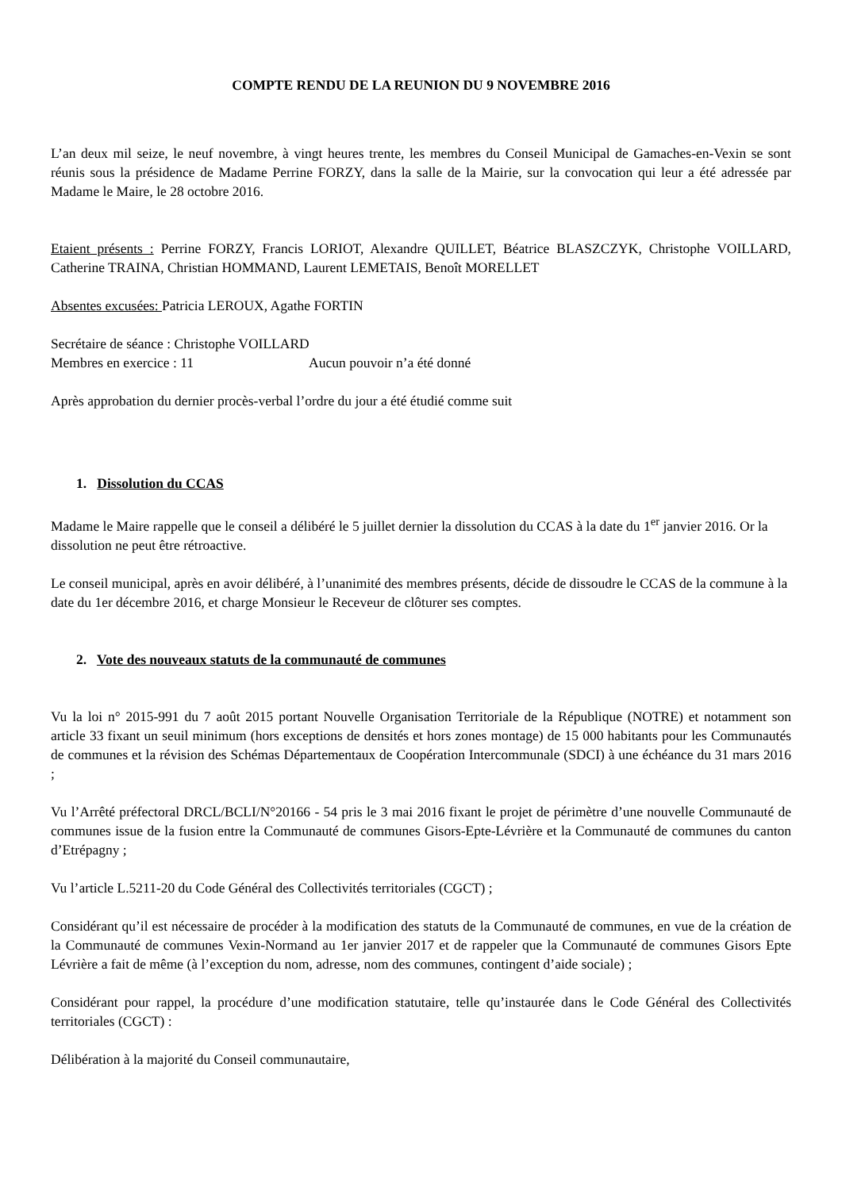COMPTE RENDU DE LA REUNION DU 9 NOVEMBRE 2016
L’an deux mil seize, le neuf novembre, à vingt heures trente, les membres du Conseil Municipal de Gamaches-en-Vexin se sont réunis sous la présidence de Madame Perrine FORZY, dans la salle de la Mairie, sur la convocation qui leur a été adressée par Madame le Maire, le 28 octobre 2016.
Etaient présents : Perrine FORZY, Francis LORIOT, Alexandre QUILLET, Béatrice BLASZCZYK, Christophe VOILLARD, Catherine TRAINA, Christian HOMMAND, Laurent LEMETAIS, Benoît MORELLET
Absentes excusées: Patricia LEROUX, Agathe FORTIN
Secrétaire de séance : Christophe VOILLARD
Membres en exercice : 11 Aucun pouvoir n’a été donné
Après approbation du dernier procès-verbal l’ordre du jour a été étudié comme suit
1. Dissolution du CCAS
Madame le Maire rappelle que le conseil a délibéré le 5 juillet dernier la dissolution du CCAS à la date du 1<sup>er</sup> janvier 2016. Or la dissolution ne peut être rétroactive.
Le conseil municipal, après en avoir délibéré, à l’unanimité des membres présents, décide de dissoudre le CCAS de la commune à la date du 1er décembre 2016, et charge Monsieur le Receveur de clôturer ses comptes.
2. Vote des nouveaux statuts de la communauté de communes
Vu la loi n° 2015-991 du 7 août 2015 portant Nouvelle Organisation Territoriale de la République (NOTRE) et notamment son article 33 fixant un seuil minimum (hors exceptions de densités et hors zones montage) de 15 000 habitants pour les Communautés de communes et la révision des Schémas Départementaux de Coopération Intercommunale (SDCI) à une échéance du 31 mars 2016 ;
Vu l’Arrêté préfectoral DRCL/BCLI/N°20166 - 54 pris le 3 mai 2016 fixant le projet de périmètre d’une nouvelle Communauté de communes issue de la fusion entre la Communauté de communes Gisors-Epte-Lévrière et la Communauté de communes du canton d’Etrépagny ;
Vu l’article L.5211-20 du Code Général des Collectivités territoriales (CGCT) ;
Considérant qu’il est nécessaire de procéder à la modification des statuts de la Communauté de communes, en vue de la création de la Communauté de communes Vexin-Normand au 1er janvier 2017 et de rappeler que la Communauté de communes Gisors Epte Lévrière a fait de même (à l’exception du nom, adresse, nom des communes, contingent d’aide sociale) ;
Considérant pour rappel, la procédure d’une modification statutaire, telle qu’instaurée dans le Code Général des Collectivités territoriales (CGCT) :
Délibération à la majorité du Conseil communautaire,